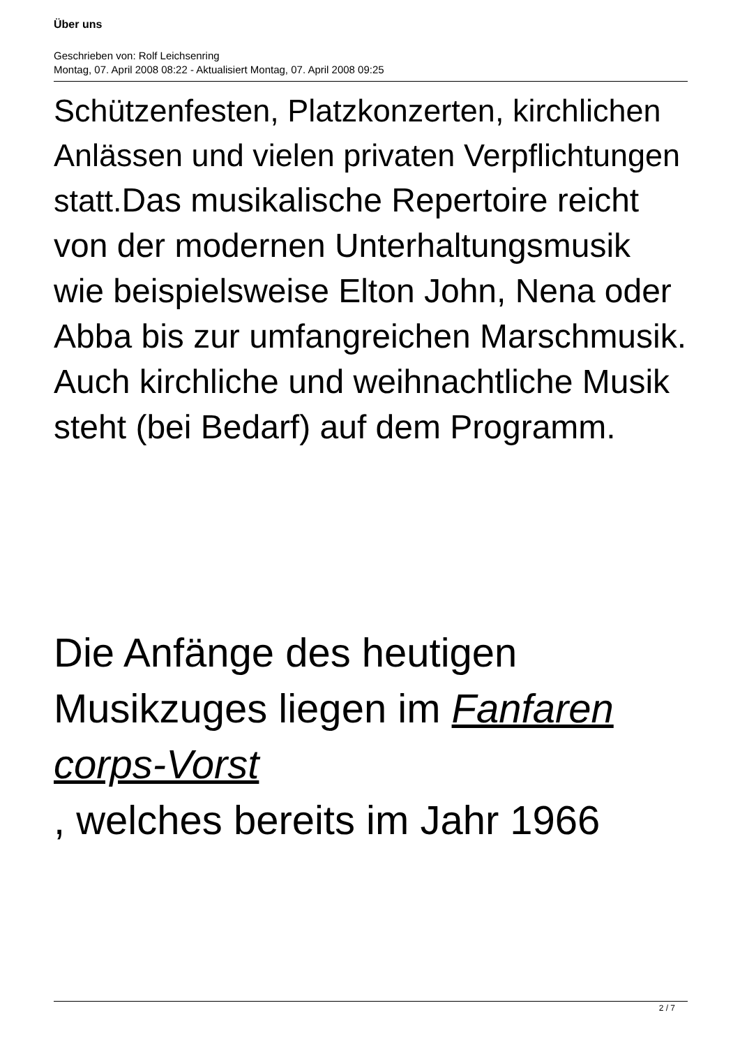Über uns
Geschrieben von: Rolf Leichsenring
Montag, 07. April 2008 08:22 - Aktualisiert Montag, 07. April 2008 09:25
Schützenfesten, Platzkonzerten, kirchlichen Anlässen und vielen privaten Verpflichtungen statt.Das musikalische Repertoire reicht von der modernen Unterhaltungsmusik wie beispielsweise Elton John, Nena oder Abba bis zur umfangreichen Marschmusik. Auch kirchliche und weihnachtliche Musik steht (bei Bedarf) auf dem Programm.
Die Anfänge des heutigen Musikzuges liegen im Fanfaren corps-Vorst
, welches bereits im Jahr 1966
2 / 7